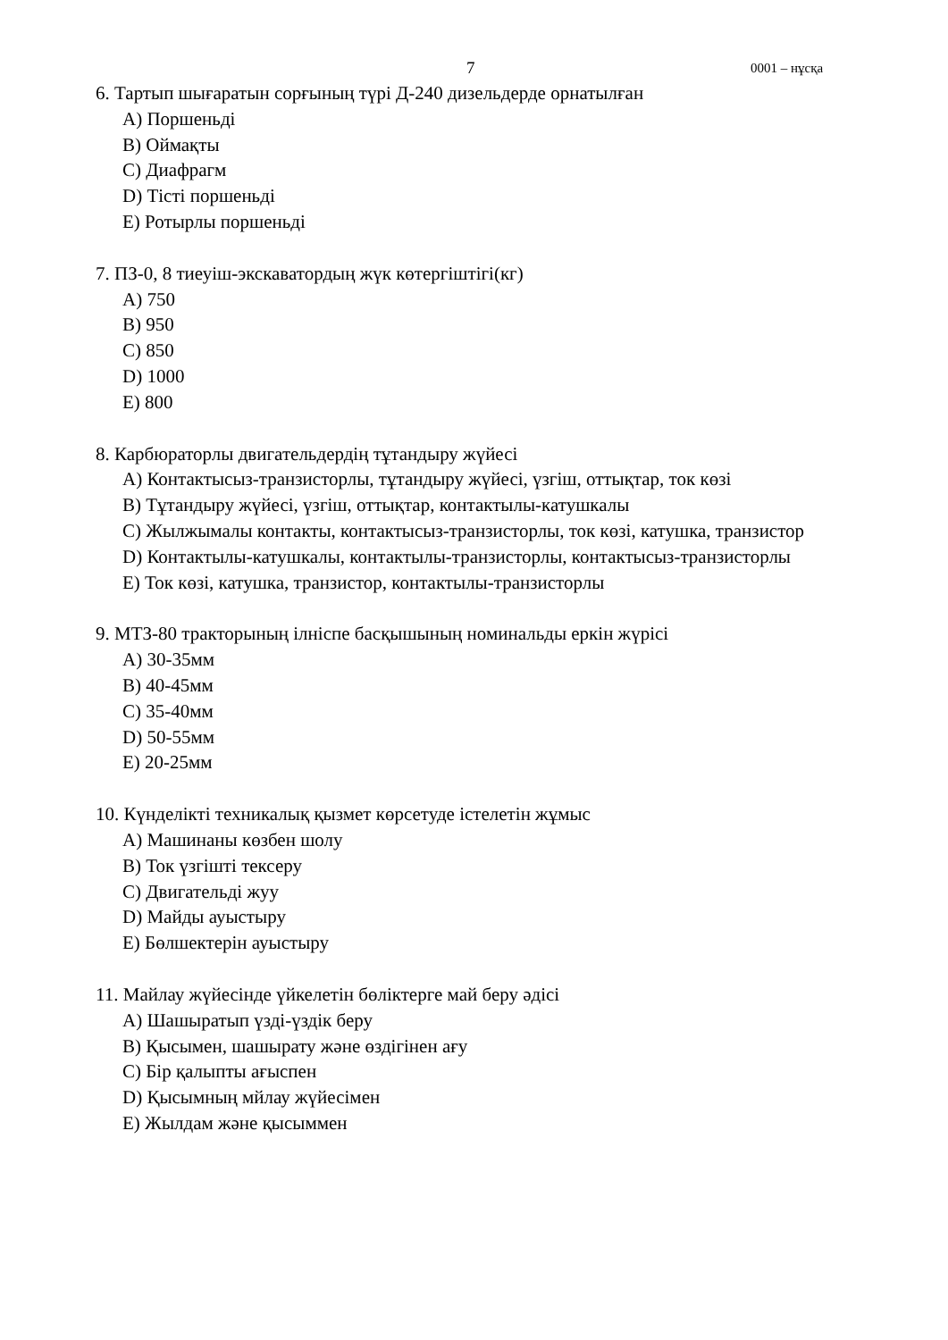7 0001 – нұсқа
6. Тартып шығаратын сорғының түрі Д-240 дизельдерде орнатылған
A) Поршеньді
B) Оймақты
C) Диафрагм
D) Тісті поршеньді
E) Ротырлы поршеньді
7. ПЗ-0, 8 тиеуіш-экскаватордың жүк көтергіштігі(кг)
A) 750
B) 950
C) 850
D) 1000
E) 800
8. Карбюраторлы двигательдердің тұтандыру жүйесі
A) Контактысыз-транзисторлы, тұтандыру жүйесі, үзгіш, оттықтар, ток көзі
B) Тұтандыру жүйесі, үзгіш, оттықтар, контактылы-катушкалы
C) Жылжымалы контакты, контактысыз-транзисторлы, ток көзі, катушка, транзистор
D) Контактылы-катушкалы, контактылы-транзисторлы, контактысыз-транзисторлы
E) Ток көзі, катушка, транзистор, контактылы-транзисторлы
9. МТЗ-80 тракторының ілніспе басқышының номинальды еркін жүрісі
A) 30-35мм
B) 40-45мм
C) 35-40мм
D) 50-55мм
E) 20-25мм
10. Күнделікті техникалық қызмет көрсетуде істелетін жұмыс
A) Машинаны көзбен шолу
B) Ток үзгішті тексеру
C) Двигательді жуу
D) Майды ауыстыру
E) Бөлшектерін ауыстыру
11. Майлау жүйесінде үйкелетін бөліктерге май беру әдісі
A) Шашыратып үзді-үздік беру
B) Қысымен, шашырату және өздігінен ағу
C) Бір қалыпты ағыспен
D) Қысымның мйлау жүйесімен
E) Жылдам және қысыммен